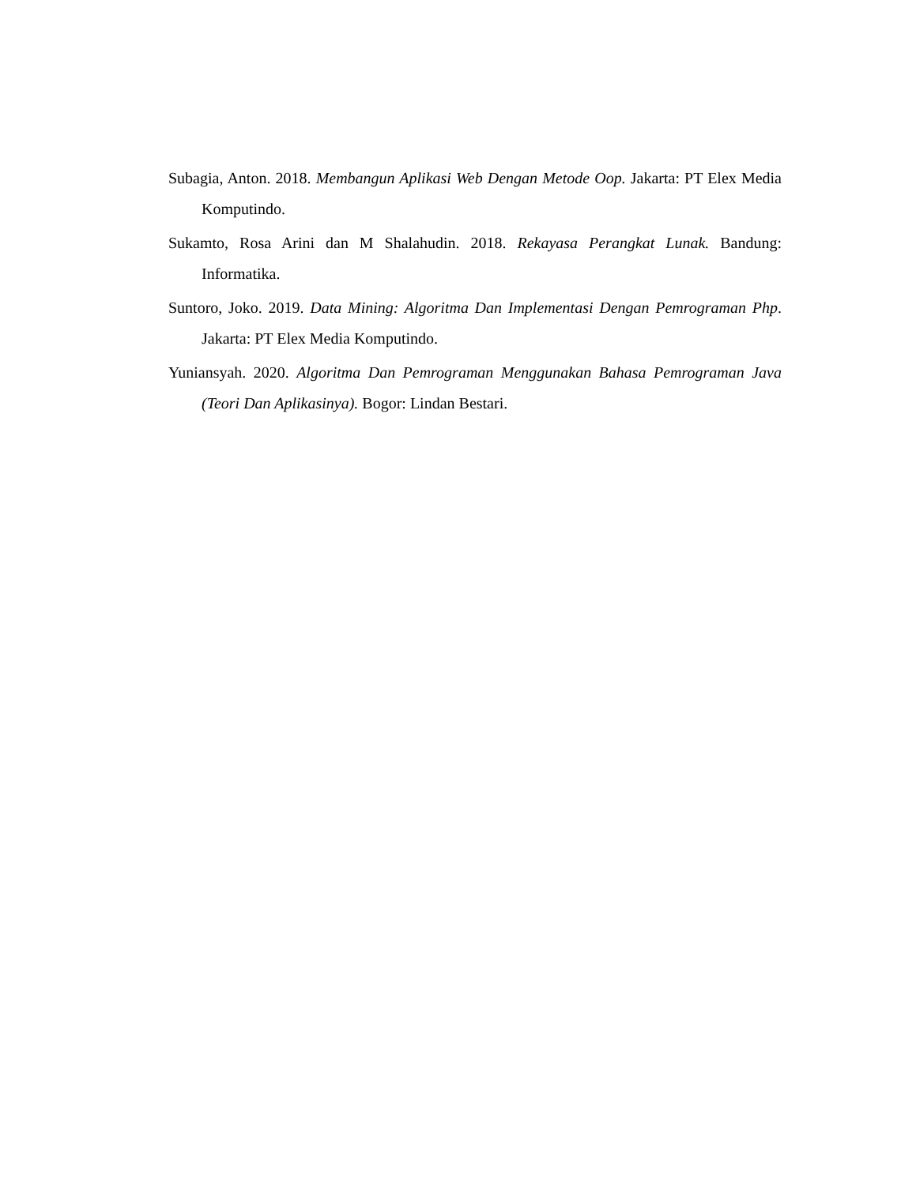Subagia, Anton. 2018. Membangun Aplikasi Web Dengan Metode Oop. Jakarta: PT Elex Media Komputindo.
Sukamto, Rosa Arini dan M Shalahudin. 2018. Rekayasa Perangkat Lunak. Bandung: Informatika.
Suntoro, Joko. 2019. Data Mining: Algoritma Dan Implementasi Dengan Pemrograman Php. Jakarta: PT Elex Media Komputindo.
Yuniansyah. 2020. Algoritma Dan Pemrograman Menggunakan Bahasa Pemrograman Java (Teori Dan Aplikasinya). Bogor: Lindan Bestari.